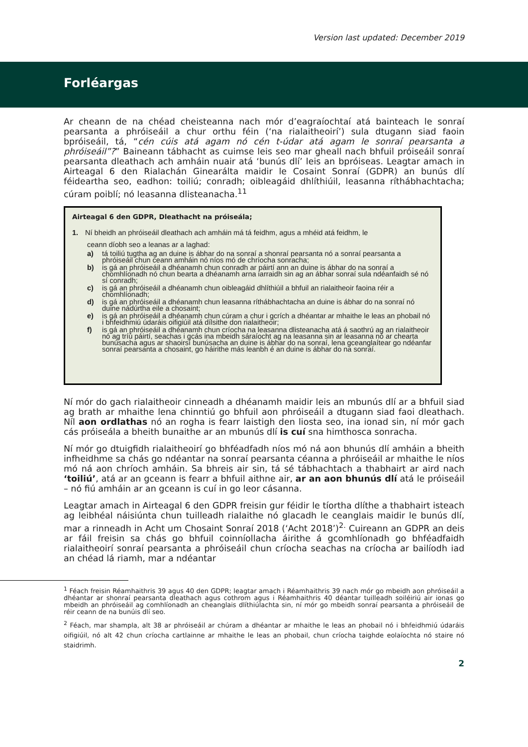Version last updated: December 2019
Forléargas
Ar cheann de na chéad cheisteanna nach mór d’eagraíochtaí atá bainteach le sonraí pearsanta a phróiseáil a chur orthu féin (‘na rialaitheoirí’) sula dtugann siad faoin bpróiseáil, tá, “cén cúis atá agam nó cén t-údar atá agam le sonraí pearsanta a phróiseáil”?” Baineann tábhacht as cuimse leis seo mar gheall nach bhfuil próiseáil sonraí pearsanta dleathach ach amháin nuair atá ‘bunús dlí’ leis an bpróiseas. Leagtar amach in Airteagal 6 den Rialachán Ginearálta maidir le Cosaint Sonraí (GDPR) an bunús dlí féideartha seo, eadhon: toiliú; conradh; oibleagáid dhlíthiúil, leasanna ríthábhachtacha; cúram poiblí; nó leasanna dlisteanacha.<sup>11</sup>
Airteagal 6 den GDPR, Dleathacht na próiseála;
1. Ní bheidh an phróiseáil dleathach ach amháin má tá feidhm, agus a mhéid atá feidhm, le
ceann díobh seo a leanas ar a laghad:
a) tá toiliú tugtha ag an duine is ábhar do na sonraí a shonraí pearsanta nó a sonraí pearsanta a phróiseáil chun ceann amháin nó níos mó de chríocha sonracha;
b) is gá an phróiseáil a dhéanamh chun conradh ar páirtí ann an duine is ábhar do na sonraí a chomhlíonadh nó chun bearta a dhéanamh arna iarraidh sin ag an ábhar sonraí sula ndéanfaidh sé nó sí conradh;
c) is gá an phróiseáil a dhéanamh chun oibleagáid dhlíthiúil a bhfuil an rialaitheoir faoina réir a chomhlíonadh;
d) is gá an phróiseáil a dhéanamh chun leasanna ríthábhachtacha an duine is ábhar do na sonraí nó duine nádúrtha eile a chosaint;
e) is gá an phróiseáil a dhéanamh chun cúram a chur i gcrích a dhéantar ar mhaithe le leas an phobail nó i bhfeidhmiú údaráis oifigiúil atá dílsithe don rialaitheoir;
f) is gá an phróiseáil a dhéanamh chun críocha na leasanna dlisteanacha atá á saothrú ag an rialaitheoir nó ag tríú páirtí, seachas i gcás ina mbeidh sáraíocht ag na leasanna sin ar leasanna nó ar chearta bunúsacha agus ar shaoirsí bunúsacha an duine is ábhar do na sonraí, lena gceanglaítear go ndéanfar sonraí pearsanta a chosaint, go háirithe más leanbh é an duine is ábhar do na sonraí.
Ní mór do gach rialaitheoir cinneadh a dhéanamh maidir leis an mbunús dlí ar a bhfuil siad ag brath ar mhaithe lena chinntiú go bhfuil aon phróiseáil a dtugann siad faoi dleathach. Níl aon ordlathas nó an rogha is fearr laistigh den liosta seo, ina ionad sin, ní mór gach cás próiseála a bheith bunaithe ar an mbunús dlí is cuí sna himthosca sonracha.
Ní mór go dtuigfidh rialaitheoirí go bhféadfadh níos mó ná aon bhunús dlí amháin a bheith infheidhme sa chás go ndéantar na sonraí pearsanta céanna a phróiseáil ar mhaithe le níos mó ná aon chríoch amháin. Sa bhreis air sin, tá sé tábhachtach a thabhairt ar aird nach ‘toiliú’, atá ar an gceann is fearr a bhfuil aithne air, ar an aon bhunús dlí atá le próiseáil – nó fiú amháin ar an gceann is cuí in go leor cásanna.
Leagtar amach in Airteagal 6 den GDPR freisin gur féidir le tíortha dlíthe a thabhairt isteach ag leibhéal náisiúnta chun tuilleadh rialaithe nó glacadh le ceanglais maidir le bunús dlí, mar a rinneadh in Acht um Chosaint Sonraí 2018 (‘Acht 2018’)<sup>2.</sup> Cuireann an GDPR an deis ar fáil freisin sa chás go bhfuil coinníollacha áirithe á gcomhlíonadh go bhféadfaidh rialaitheoirí sonraí pearsanta a phróiseáil chun críocha seachas na críocha ar bailíodh iad an chéad lá riamh, mar a ndéantar
<sup>1</sup> Féach freisin Réamhaithris 39 agus 40 den GDPR; leagtar amach i Réamhaithris 39 nach mór go mbeidh aon phróiseáil a dhéantar ar shonraí pearsanta dleathach agus cothrom agus i Réamhaithris 40 déantar tuilleadh soiléiriú air ionas go mbeidh an phróiseáil ag comhlíonadh an cheanglais dlíthiúlachta sin, ní mór go mbeidh sonraí pearsanta a phróiseáil de réir ceann de na bunúis dlí seo.
<sup>2</sup> Féach, mar shampla, alt 38 ar phróiseáil ar chúram a dhéantar ar mhaithe le leas an phobail nó i bhfeidhmiú údaráis oifigiúil, nó alt 42 chun críocha cartlainne ar mhaithe le leas an phobail, chun críocha taighde eolaíochta nó staire nó staidrimh.
2